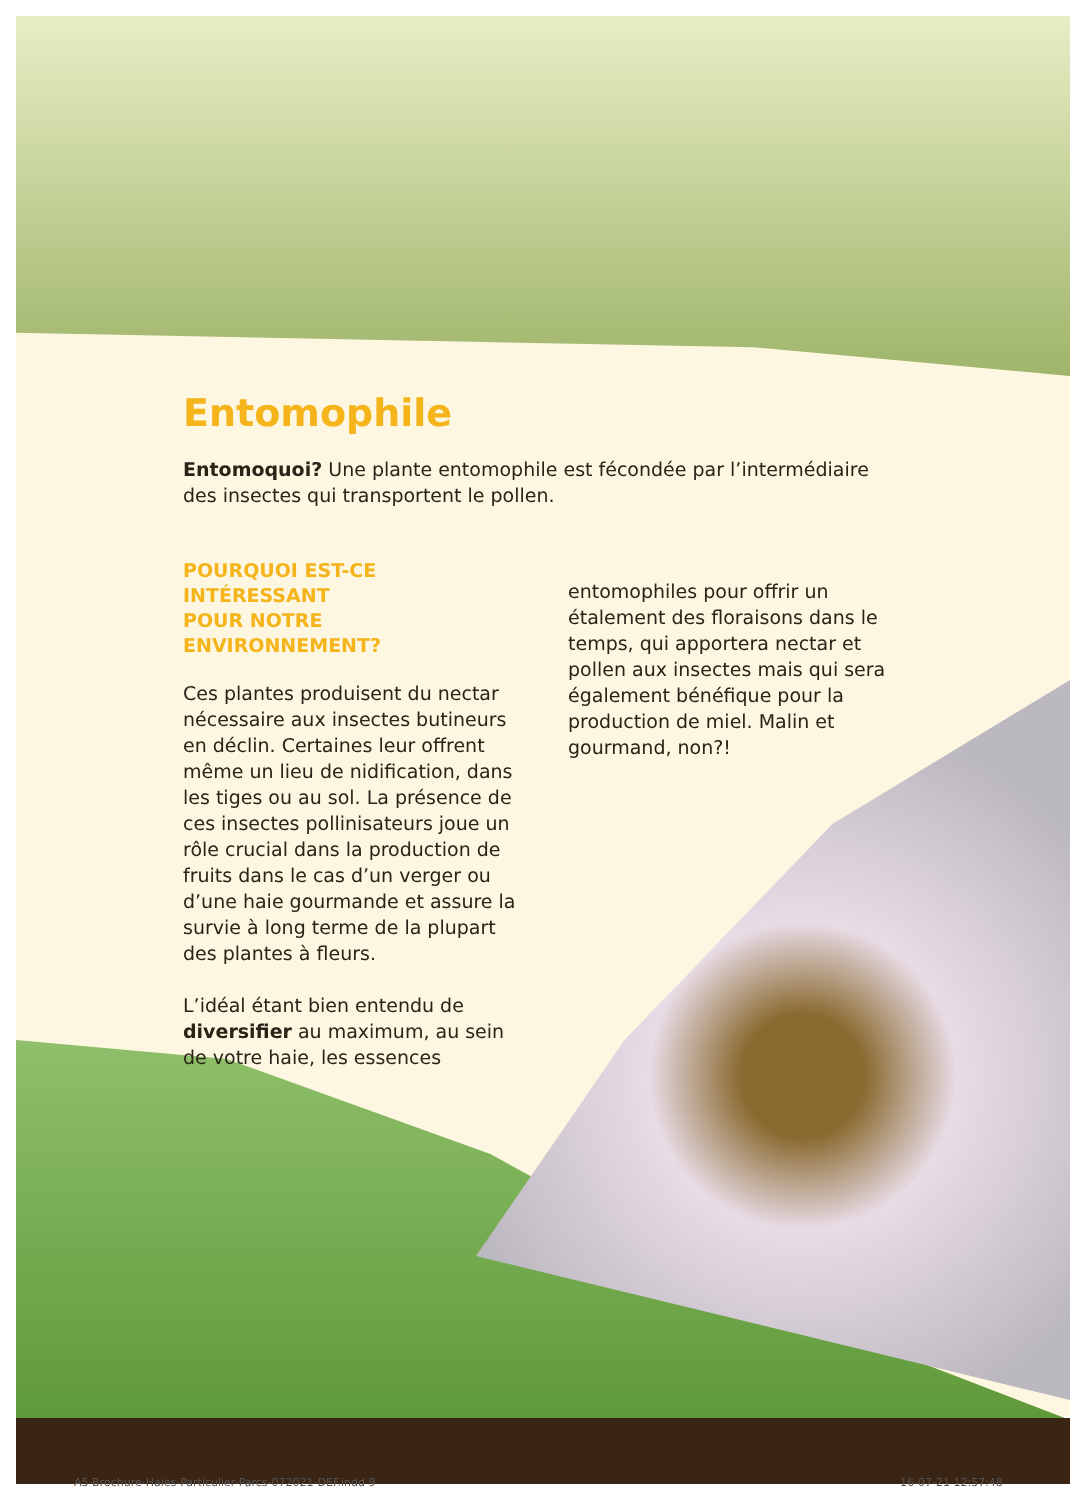Entomophile
Entomoquoi? Une plante entomophile est fécondée par l’intermédiaire des insectes qui transportent le pollen.
POURQUOI EST-CE INTÉRESSANT
POUR NOTRE ENVIRONNEMENT?
Ces plantes produisent du nectar nécessaire aux insectes butineurs en déclin. Certaines leur offrent même un lieu de nidification, dans les tiges ou au sol. La présence de ces insectes pollinisateurs joue un rôle crucial dans la production de fruits dans le cas d’un verger ou d’une haie gourmande et assure la survie à long terme de la plupart des plantes à fleurs.
L’idéal étant bien entendu de diversifier au maximum, au sein de votre haie, les essences
entomophiles pour offrir un étalement des floraisons dans le temps, qui apportera nectar et pollen aux insectes mais qui sera également bénéfique pour la production de miel. Malin et gourmand, non?!
A5-Brochure-Haies-Particulier-Parcs-072021-DEF.indd 9
16-07-21 12:57:48